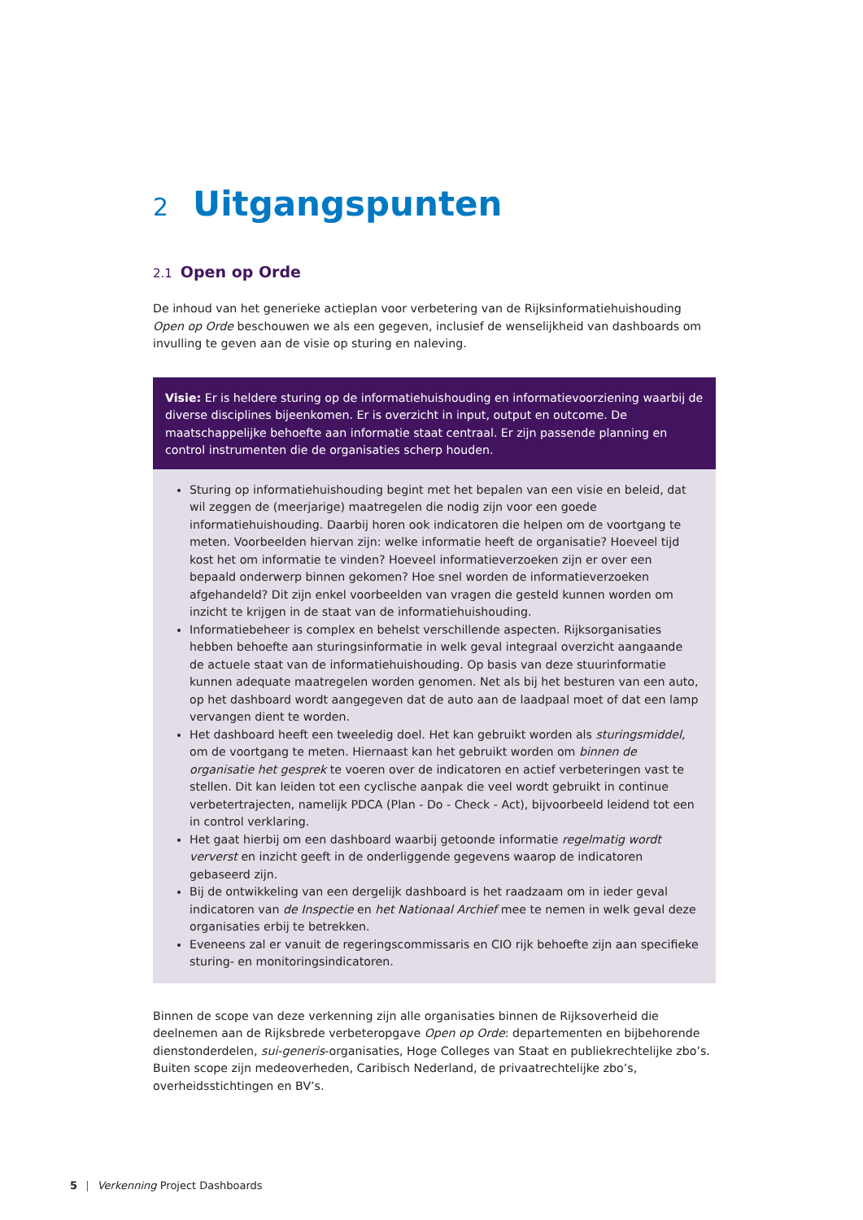2 Uitgangspunten
2.1 Open op Orde
De inhoud van het generieke actieplan voor verbetering van de Rijksinformatiehuishouding Open op Orde beschouwen we als een gegeven, inclusief de wenselijkheid van dashboards om invulling te geven aan de visie op sturing en naleving.
Visie: Er is heldere sturing op de informatiehuishouding en informatievoorziening waarbij de diverse disciplines bijeenkomen. Er is overzicht in input, output en outcome. De maatschappelijke behoefte aan informatie staat centraal. Er zijn passende planning en control instrumenten die de organisaties scherp houden.
Sturing op informatiehuishouding begint met het bepalen van een visie en beleid, dat wil zeggen de (meerjarige) maatregelen die nodig zijn voor een goede informatiehuishouding. Daarbij horen ook indicatoren die helpen om de voortgang te meten. Voorbeelden hiervan zijn: welke informatie heeft de organisatie? Hoeveel tijd kost het om informatie te vinden? Hoeveel informatieverzoeken zijn er over een bepaald onderwerp binnen gekomen? Hoe snel worden de informatieverzoeken afgehandeld? Dit zijn enkel voorbeelden van vragen die gesteld kunnen worden om inzicht te krijgen in de staat van de informatiehuishouding.
Informatiebeheer is complex en behelst verschillende aspecten. Rijksorganisaties hebben behoefte aan sturingsinformatie in welk geval integraal overzicht aangaande de actuele staat van de informatiehuishouding. Op basis van deze stuurinformatie kunnen adequate maatregelen worden genomen. Net als bij het besturen van een auto, op het dashboard wordt aangegeven dat de auto aan de laadpaal moet of dat een lamp vervangen dient te worden.
Het dashboard heeft een tweeledig doel. Het kan gebruikt worden als sturingsmiddel, om de voortgang te meten. Hiernaast kan het gebruikt worden om binnen de organisatie het gesprek te voeren over de indicatoren en actief verbeteringen vast te stellen. Dit kan leiden tot een cyclische aanpak die veel wordt gebruikt in continue verbetertrajecten, namelijk PDCA (Plan - Do - Check - Act), bijvoorbeeld leidend tot een in control verklaring.
Het gaat hierbij om een dashboard waarbij getoonde informatie regelmatig wordt ververst en inzicht geeft in de onderliggende gegevens waarop de indicatoren gebaseerd zijn.
Bij de ontwikkeling van een dergelijk dashboard is het raadzaam om in ieder geval indicatoren van de Inspectie en het Nationaal Archief mee te nemen in welk geval deze organisaties erbij te betrekken.
Eveneens zal er vanuit de regeringscommissaris en CIO rijk behoefte zijn aan specifieke sturing- en monitoringsindicatoren.
Binnen de scope van deze verkenning zijn alle organisaties binnen de Rijksoverheid die deelnemen aan de Rijksbrede verbeteropgave Open op Orde: departementen en bijbehorende dienstonderdelen, sui-generis-organisaties, Hoge Colleges van Staat en publiekrechtelijke zbo’s.
Buiten scope zijn medeoverheden, Caribisch Nederland, de privaatrechtelijke zbo’s, overheidsstichtingen en BV’s.
5 | Verkenning Project Dashboards